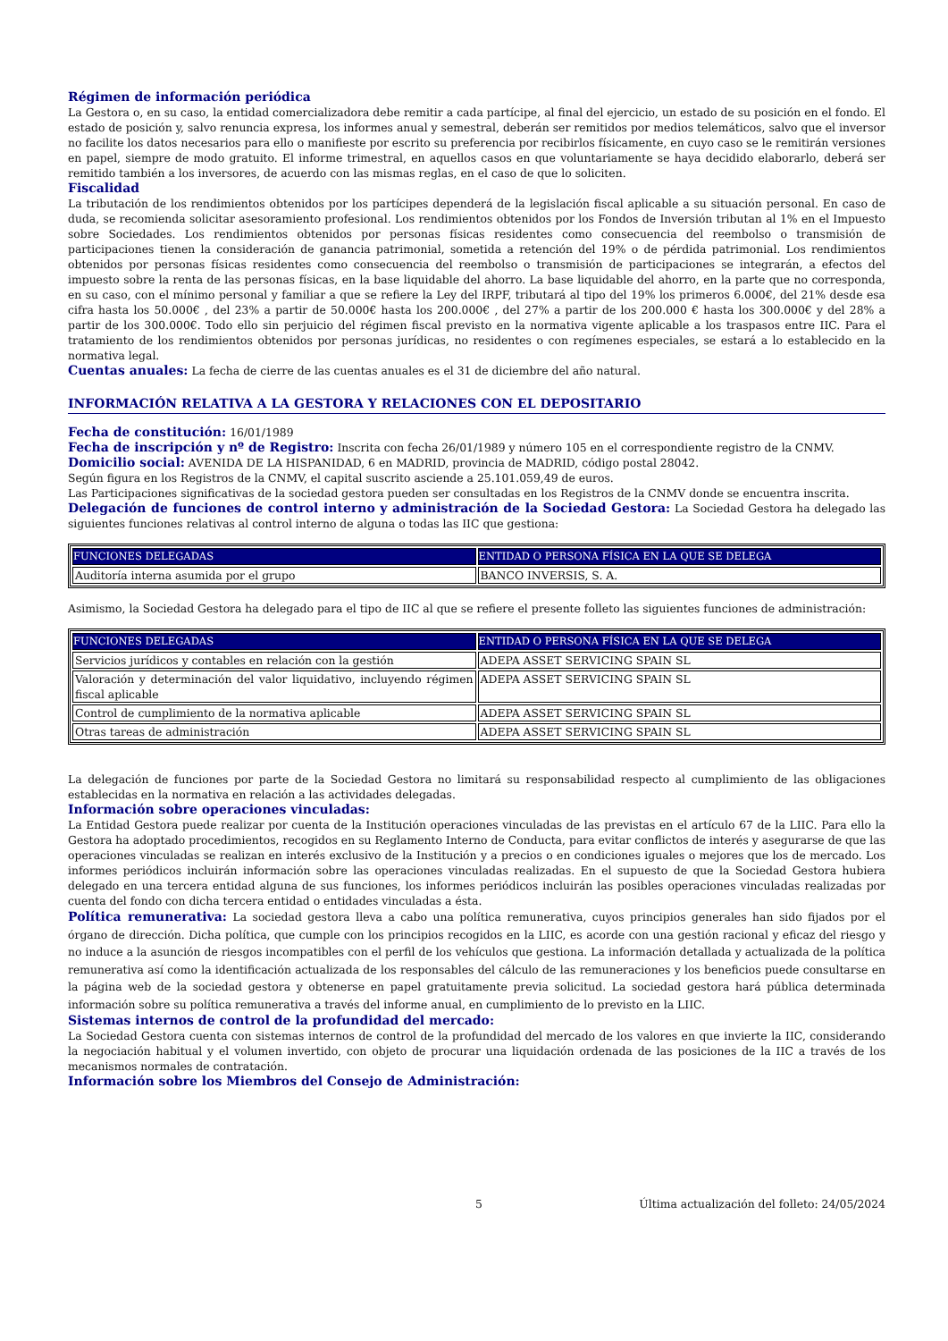Régimen de información periódica
La Gestora o, en su caso, la entidad comercializadora debe remitir a cada partícipe, al final del ejercicio, un estado de su posición en el fondo. El estado de posición y, salvo renuncia expresa, los informes anual y semestral, deberán ser remitidos por medios telemáticos, salvo que el inversor no facilite los datos necesarios para ello o manifieste por escrito su preferencia por recibirlos físicamente, en cuyo caso se le remitirán versiones en papel, siempre de modo gratuito. El informe trimestral, en aquellos casos en que voluntariamente se haya decidido elaborarlo, deberá ser remitido también a los inversores, de acuerdo con las mismas reglas, en el caso de que lo soliciten.
Fiscalidad
La tributación de los rendimientos obtenidos por los partícipes dependerá de la legislación fiscal aplicable a su situación personal. En caso de duda, se recomienda solicitar asesoramiento profesional. Los rendimientos obtenidos por los Fondos de Inversión tributan al 1% en el Impuesto sobre Sociedades. Los rendimientos obtenidos por personas físicas residentes como consecuencia del reembolso o transmisión de participaciones tienen la consideración de ganancia patrimonial, sometida a retención del 19% o de pérdida patrimonial. Los rendimientos obtenidos por personas físicas residentes como consecuencia del reembolso o transmisión de participaciones se integrarán, a efectos del impuesto sobre la renta de las personas físicas, en la base liquidable del ahorro. La base liquidable del ahorro, en la parte que no corresponda, en su caso, con el mínimo personal y familiar a que se refiere la Ley del IRPF, tributará al tipo del 19% los primeros 6.000€, del 21% desde esa cifra hasta los 50.000€ , del 23% a partir de 50.000€ hasta los 200.000€ , del 27% a partir de los 200.000 € hasta los 300.000€ y del 28% a partir de los 300.000€. Todo ello sin perjuicio del régimen fiscal previsto en la normativa vigente aplicable a los traspasos entre IIC. Para el tratamiento de los rendimientos obtenidos por personas jurídicas, no residentes o con regímenes especiales, se estará a lo establecido en la normativa legal.
Cuentas anuales: La fecha de cierre de las cuentas anuales es el 31 de diciembre del año natural.
INFORMACIÓN RELATIVA A LA GESTORA Y RELACIONES CON EL DEPOSITARIO
Fecha de constitución: 16/01/1989
Fecha de inscripción y nº de Registro: Inscrita con fecha 26/01/1989 y número 105 en el correspondiente registro de la CNMV.
Domicilio social: AVENIDA DE LA HISPANIDAD, 6 en MADRID, provincia de MADRID, código postal 28042.
Según figura en los Registros de la CNMV, el capital suscrito asciende a 25.101.059,49 de euros.
Las Participaciones significativas de la sociedad gestora pueden ser consultadas en los Registros de la CNMV donde se encuentra inscrita.
Delegación de funciones de control interno y administración de la Sociedad Gestora: La Sociedad Gestora ha delegado las siguientes funciones relativas al control interno de alguna o todas las IIC que gestiona:
| FUNCIONES DELEGADAS | ENTIDAD O PERSONA FÍSICA EN LA QUE SE DELEGA |
| --- | --- |
| Auditoría interna asumida por el grupo | BANCO INVERSIS, S. A. |
Asimismo, la Sociedad Gestora ha delegado para el tipo de IIC al que se refiere el presente folleto las siguientes funciones de administración:
| FUNCIONES DELEGADAS | ENTIDAD O PERSONA FÍSICA EN LA QUE SE DELEGA |
| --- | --- |
| Servicios jurídicos y contables en relación con la gestión | ADEPA ASSET SERVICING SPAIN SL |
| Valoración y determinación del valor liquidativo, incluyendo régimen fiscal aplicable | ADEPA ASSET SERVICING SPAIN SL |
| Control de cumplimiento de la normativa aplicable | ADEPA ASSET SERVICING SPAIN SL |
| Otras tareas de administración | ADEPA ASSET SERVICING SPAIN SL |
La delegación de funciones por parte de la Sociedad Gestora no limitará su responsabilidad respecto al cumplimiento de las obligaciones establecidas en la normativa en relación a las actividades delegadas.
Información sobre operaciones vinculadas:
La Entidad Gestora puede realizar por cuenta de la Institución operaciones vinculadas de las previstas en el artículo 67 de la LIIC. Para ello la Gestora ha adoptado procedimientos, recogidos en su Reglamento Interno de Conducta, para evitar conflictos de interés y asegurarse de que las operaciones vinculadas se realizan en interés exclusivo de la Institución y a precios o en condiciones iguales o mejores que los de mercado. Los informes periódicos incluirán información sobre las operaciones vinculadas realizadas. En el supuesto de que la Sociedad Gestora hubiera delegado en una tercera entidad alguna de sus funciones, los informes periódicos incluirán las posibles operaciones vinculadas realizadas por cuenta del fondo con dicha tercera entidad o entidades vinculadas a ésta.
Política remunerativa: La sociedad gestora lleva a cabo una política remunerativa, cuyos principios generales han sido fijados por el órgano de dirección. Dicha política, que cumple con los principios recogidos en la LIIC, es acorde con una gestión racional y eficaz del riesgo y no induce a la asunción de riesgos incompatibles con el perfil de los vehículos que gestiona. La información detallada y actualizada de la política remunerativa así como la identificación actualizada de los responsables del cálculo de las remuneraciones y los beneficios puede consultarse en la página web de la sociedad gestora y obtenerse en papel gratuitamente previa solicitud. La sociedad gestora hará pública determinada información sobre su política remunerativa a través del informe anual, en cumplimiento de lo previsto en la LIIC.
Sistemas internos de control de la profundidad del mercado:
La Sociedad Gestora cuenta con sistemas internos de control de la profundidad del mercado de los valores en que invierte la IIC, considerando la negociación habitual y el volumen invertido, con objeto de procurar una liquidación ordenada de las posiciones de la IIC a través de los mecanismos normales de contratación.
Información sobre los Miembros del Consejo de Administración:
5 Última actualización del folleto: 24/05/2024